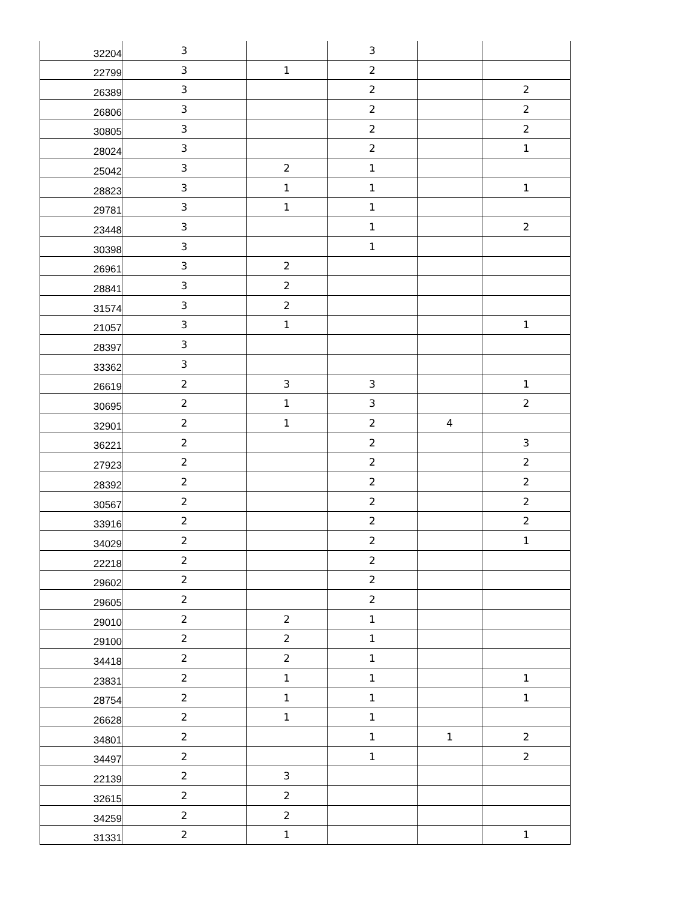| 32204 | 3 | | 3 | | |
| 22799 | 3 | 1 | 2 | | |
| 26389 | 3 | | 2 | | 2 |
| 26806 | 3 | | 2 | | 2 |
| 30805 | 3 | | 2 | | 2 |
| 28024 | 3 | | 2 | | 1 |
| 25042 | 3 | 2 | 1 | | |
| 28823 | 3 | 1 | 1 | | 1 |
| 29781 | 3 | 1 | 1 | | |
| 23448 | 3 | | 1 | | 2 |
| 30398 | 3 | | 1 | | |
| 26961 | 3 | 2 | | | |
| 28841 | 3 | 2 | | | |
| 31574 | 3 | 2 | | | |
| 21057 | 3 | 1 | | | 1 |
| 28397 | 3 | | | | |
| 33362 | 3 | | | | |
| 26619 | 2 | 3 | 3 | | 1 |
| 30695 | 2 | 1 | 3 | | 2 |
| 32901 | 2 | 1 | 2 | 4 | |
| 36221 | 2 | | 2 | | 3 |
| 27923 | 2 | | 2 | | 2 |
| 28392 | 2 | | 2 | | 2 |
| 30567 | 2 | | 2 | | 2 |
| 33916 | 2 | | 2 | | 2 |
| 34029 | 2 | | 2 | | 1 |
| 22218 | 2 | | 2 | | |
| 29602 | 2 | | 2 | | |
| 29605 | 2 | | 2 | | |
| 29010 | 2 | 2 | 1 | | |
| 29100 | 2 | 2 | 1 | | |
| 34418 | 2 | 2 | 1 | | |
| 23831 | 2 | 1 | 1 | | 1 |
| 28754 | 2 | 1 | 1 | | 1 |
| 26628 | 2 | 1 | 1 | | |
| 34801 | 2 | | 1 | 1 | 2 |
| 34497 | 2 | | 1 | | 2 |
| 22139 | 2 | 3 | | | |
| 32615 | 2 | 2 | | | |
| 34259 | 2 | 2 | | | |
| 31331 | 2 | 1 | | | 1 |